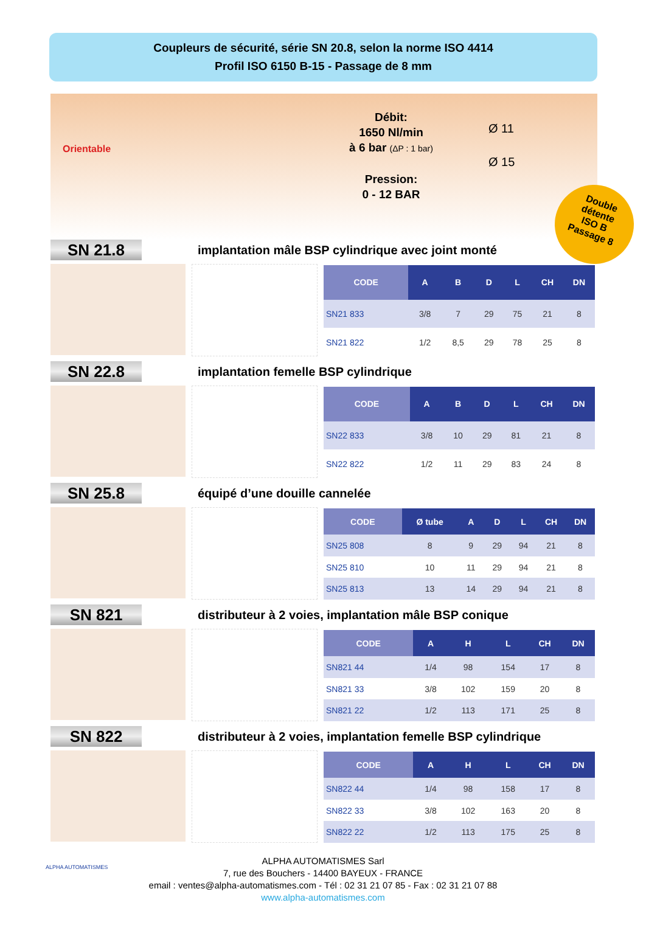Coupleurs de sécurité, série SN 20.8, selon la norme ISO 4414
Profil ISO 6150 B-15 - Passage de 8 mm
Orientable
Débit:
1650 Nl/min
à 6 bar (ΔP : 1 bar)
Pression:
0 - 12 BAR
Ø 11
Ø 15
Double
détente
ISO B
Passage 8
SN 21.8
implantation mâle BSP cylindrique avec joint monté
| CODE | A | B | D | L | CH | DN |
| --- | --- | --- | --- | --- | --- | --- |
| SN21 833 | 3/8 | 7 | 29 | 75 | 21 | 8 |
| SN21 822 | 1/2 | 8,5 | 29 | 78 | 25 | 8 |
SN 22.8
implantation femelle BSP cylindrique
| CODE | A | B | D | L | CH | DN |
| --- | --- | --- | --- | --- | --- | --- |
| SN22 833 | 3/8 | 10 | 29 | 81 | 21 | 8 |
| SN22 822 | 1/2 | 11 | 29 | 83 | 24 | 8 |
SN 25.8
équipé d’une douille cannelée
| CODE | Ø tube | A | D | L | CH | DN |
| --- | --- | --- | --- | --- | --- | --- |
| SN25 808 | 8 | 9 | 29 | 94 | 21 | 8 |
| SN25 810 | 10 | 11 | 29 | 94 | 21 | 8 |
| SN25 813 | 13 | 14 | 29 | 94 | 21 | 8 |
SN 821
distributeur à 2 voies, implantation mâle BSP conique
| CODE | A | H | L | CH | DN |
| --- | --- | --- | --- | --- | --- |
| SN821 44 | 1/4 | 98 | 154 | 17 | 8 |
| SN821 33 | 3/8 | 102 | 159 | 20 | 8 |
| SN821 22 | 1/2 | 113 | 171 | 25 | 8 |
SN 822
distributeur à 2 voies, implantation femelle BSP cylindrique
| CODE | A | H | L | CH | DN |
| --- | --- | --- | --- | --- | --- |
| SN822 44 | 1/4 | 98 | 158 | 17 | 8 |
| SN822 33 | 3/8 | 102 | 163 | 20 | 8 |
| SN822 22 | 1/2 | 113 | 175 | 25 | 8 |
ALPHA AUTOMATISMES
ALPHA AUTOMATISMES Sarl
7, rue des Bouchers - 14400 BAYEUX - FRANCE
email : ventes@alpha-automatismes.com - Tél : 02 31 21 07 85 - Fax : 02 31 21 07 88
www.alpha-automatismes.com